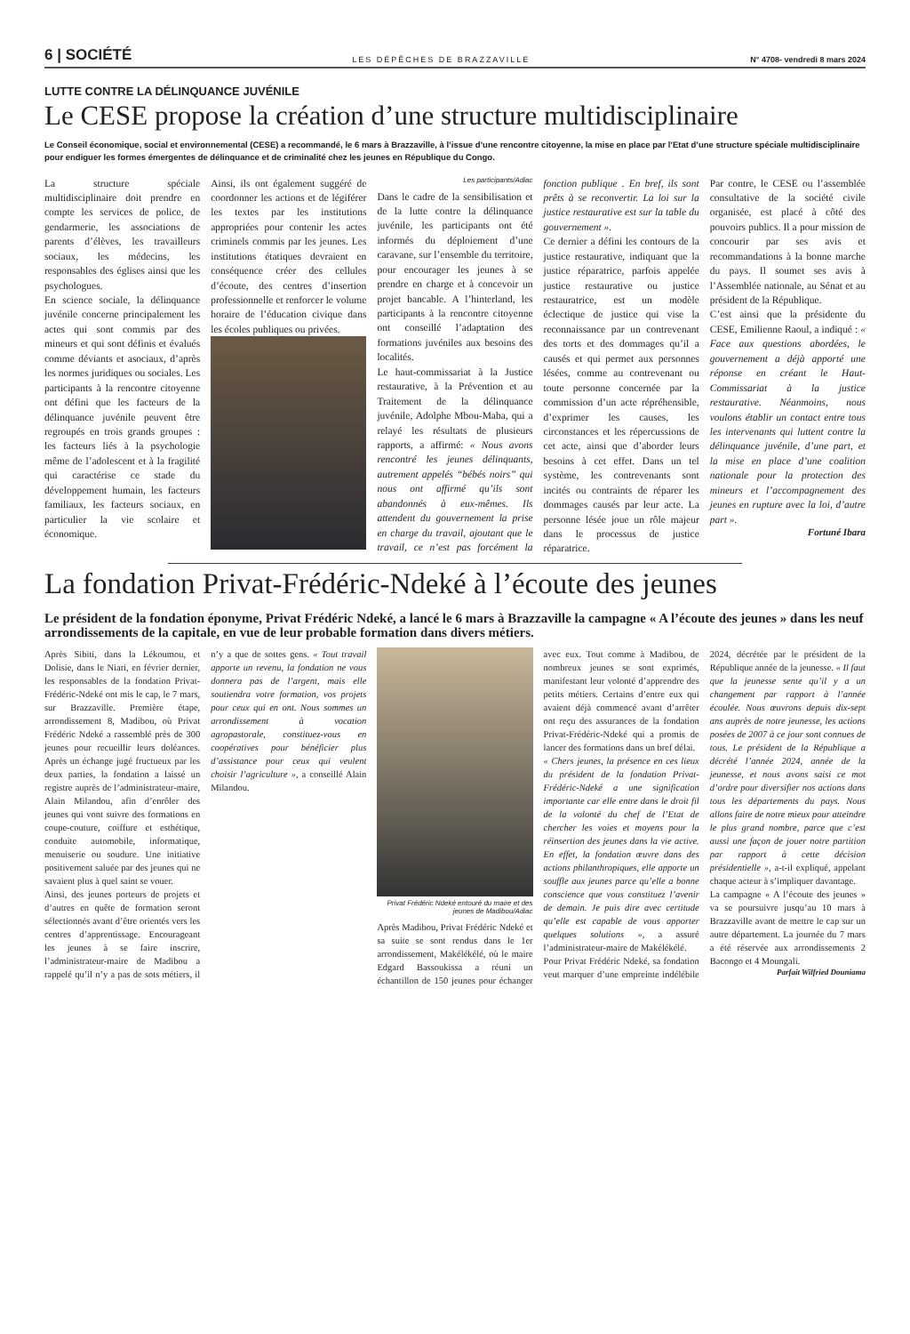6 | SOCIÉTÉ LES DÉPÊCHES DE BRAZZAVILLE N° 4708- vendredi 8 mars 2024
LUTTE CONTRE LA DÉLINQUANCE JUVÉNILE
Le CESE propose la création d’une structure multidisciplinaire
Le Conseil économique, social et environnemental (CESE) a recommandé, le 6 mars à Brazzaville, à l’issue d’une rencontre citoyenne, la mise en place par l’Etat d’une structure spéciale multidisciplinaire pour endiguer les formes émergentes de délinquance et de criminalité chez les jeunes en République du Congo.
La structure spéciale multidisciplinaire doit prendre en compte les services de police, de gendarmerie, les associations de parents d’élèves, les travailleurs sociaux, les médecins, les responsables des églises ainsi que les psychologues.
En science sociale, la délinquance juvénile concerne principalement les actes qui sont commis par des mineurs et qui sont définis et évalués comme déviants et asociaux, d’après les normes juridiques ou sociales. Les participants à la rencontre citoyenne ont défini que les facteurs de la délinquance juvénile peuvent être regroupés en trois grands groupes : les facteurs liés à la psychologie même de l’adolescent et à la fragilité qui caractérise ce stade du développement humain, les facteurs familiaux, les facteurs sociaux, en particulier la vie scolaire et économique.
Ainsi, ils ont également suggéré de coordonner les actions et de légiférer les textes par les institutions appropriées pour contenir les actes criminels commis par les jeunes. Les institutions étatiques devraient en conséquence créer des cellules d’écoute, des centres d’insertion professionnelle et renforcer le volume horaire de l’éducation civique dans les écoles publiques ou privées.
Les participants/Adiac
Dans le cadre de la sensibilisation et de la lutte contre la délinquance juvénile, les participants ont été informés du déploiement d’une caravane, sur l’ensemble du territoire, pour encourager les jeunes à se prendre en charge et à concevoir un projet bancable. A l’hinterland, les participants à la rencontre citoyenne ont conseillé l’adaptation des formations juvéniles aux besoins des localités.
Le haut-commissariat à la Justice restaurative, à la Prévention et au Traitement de la délinquance juvénile, Adolphe Mbou-Maba, qui a relayé les résultats de plusieurs rapports, a affirmé: « Nous avons rencontré les jeunes délinquants, autrement appelés “bébés noirs” qui nous ont affirmé qu’ils sont abandonnés à eux-mêmes. Ils attendent du gouvernement la prise en charge du travail, ajoutant que le travail, ce n’est pas forcément la fonction publique . En bref, ils sont prêts à se reconvertir. La loi sur la justice restaurative est sur la table du gouvernement ».
Ce dernier a défini les contours de la justice restaurative, indiquant que la justice réparatrice, parfois appelée justice restaurative ou justice restauratrice, est un modèle éclectique de justice qui vise la reconnaissance par un contrevenant des torts et des dommages qu’il a causés et qui permet aux personnes lésées, comme au contrevenant ou toute personne concernée par la commission d’un acte répréhensible, d’exprimer les causes, les circonstances et les répercussions de cet acte, ainsi que d’aborder leurs besoins à cet effet. Dans un tel système, les contrevenants sont incités ou contraints de réparer les dommages causés par leur acte. La personne lésée joue un rôle majeur dans le processus de justice réparatrice.
Par contre, le CESE ou l’assemblée consultative de la société civile organisée, est placé à côté des pouvoirs publics. Il a pour mission de concourir par ses avis et recommandations à la bonne marche du pays. Il soumet ses avis à l’Assemblée nationale, au Sénat et au président de la République.
C’est ainsi que la présidente du CESE, Emilienne Raoul, a indiqué : « Face aux questions abordées, le gouvernement a déjà apporté une réponse en créant le Haut-Commissariat à la justice restaurative. Néanmoins, nous voulons établir un contact entre tous les intervenants qui luttent contre la délinquance juvénile, d’une part, et la mise en place d’une coalition nationale pour la protection des mineurs et l’accompagnement des jeunes en rupture avec la loi, d’autre part ».
Fortuné Ibara
La fondation Privat-Frédéric-Ndeké à l’écoute des jeunes
Le président de la fondation éponyme, Privat Frédéric Ndeké, a lancé le 6 mars à Brazzaville la campagne « A l’écoute des jeunes » dans les neuf arrondissements de la capitale, en vue de leur probable formation dans divers métiers.
Après Sibiti, dans la Lékoumou, et Dolisie, dans le Niari, en février dernier, les responsables de la fondation Privat-Frédéric-Ndeké ont mis le cap, le 7 mars, sur Brazzaville. Première étape, arrondissement 8, Madibou, où Privat Frédéric Ndeké a rassemblé près de 300 jeunes pour recueillir leurs doléances. Après un échange jugé fructueux par les deux parties, la fondation a laissé un registre auprès de l’administrateur-maire, Alain Milandou, afin d’enrôler des jeunes qui vont suivre des formations en coupe-couture, coiffure et esthétique, conduite automobile, informatique, menuiserie ou soudure. Une initiative positivement saluée par des jeunes qui ne savaient plus à quel saint se vouer.
Ainsi, des jeunes porteurs de projets et d’autres en quête de formation seront sélectionnés avant d’être orientés vers les centres d’apprentissage. Encourageant les jeunes à se faire inscrire, l’administrateur-maire de Madibou a rappelé qu’il n’y a pas de sots métiers, il n’y a que de sottes gens. « Tout travail apporte un revenu, la fondation ne vous donnera pas de l’argent, mais elle soutiendra votre formation, vos projets pour ceux qui en ont. Nous sommes un arrondissement à vocation agropastorale, constituez-vous en coopératives pour bénéficier plus d’assistance pour ceux qui veulent choisir l’agriculture », a conseillé Alain Milandou.
Privat Frédéric Ndeké entouré du maire et des jeunes de Madibou/Adiac
Après Madibou, Privat Frédéric Ndeké et sa suite se sont rendus dans le 1er arrondissement, Makélékélé, où le maire Edgard Bassoukissa a réuni un échantillon de 150 jeunes pour échanger avec eux. Tout comme à Madibou, de nombreux jeunes se sont exprimés, manifestant leur volonté d’apprendre des petits métiers. Certains d’entre eux qui avaient déjà commencé avant d’arrêter ont reçu des assurances de la fondation Privat-Frédéric-Ndeké qui a promis de lancer des formations dans un bref délai.
« Chers jeunes, la présence en ces lieux du président de la fondation Privat-Frédéric-Ndeké a une signification importante car elle entre dans le droit fil de la volonté du chef de l’Etat de chercher les voies et moyens pour la réinsertion des jeunes dans la vie active. En effet, la fondation œuvre dans des actions philanthropiques, elle apporte un souffle aux jeunes parce qu’elle a bonne conscience que vous constituez l’avenir de demain. Je puis dire avec certitude qu’elle est capable de vous apporter quelques solutions », a assuré l’administrateur-maire de Makélékélé.
Pour Privat Frédéric Ndeké, sa fondation veut marquer d’une empreinte indélébile 2024, décrétée par le président de la République année de la jeunesse. « Il faut que la jeunesse sente qu’il y a un changement par rapport à l’année écoulée. Nous œuvrons depuis dix-sept ans auprès de notre jeunesse, les actions posées de 2007 à ce jour sont connues de tous. Le président de la République a décrété l’année 2024, année de la jeunesse, et nous avons saisi ce mot d’ordre pour diversifier nos actions dans tous les départements du pays. Nous allons faire de notre mieux pour atteindre le plus grand nombre, parce que c’est aussi une façon de jouer notre partition par rapport à cette décision présidentielle », a-t-il expliqué, appelant chaque acteur à s’impliquer davantage.
La campagne « A l’écoute des jeunes » va se poursuivre jusqu’au 10 mars à Brazzaville avant de mettre le cap sur un autre département. La journée du 7 mars a été réservée aux arrondissements 2 Bacongo et 4 Moungali.
Parfait Wilfried Douniama